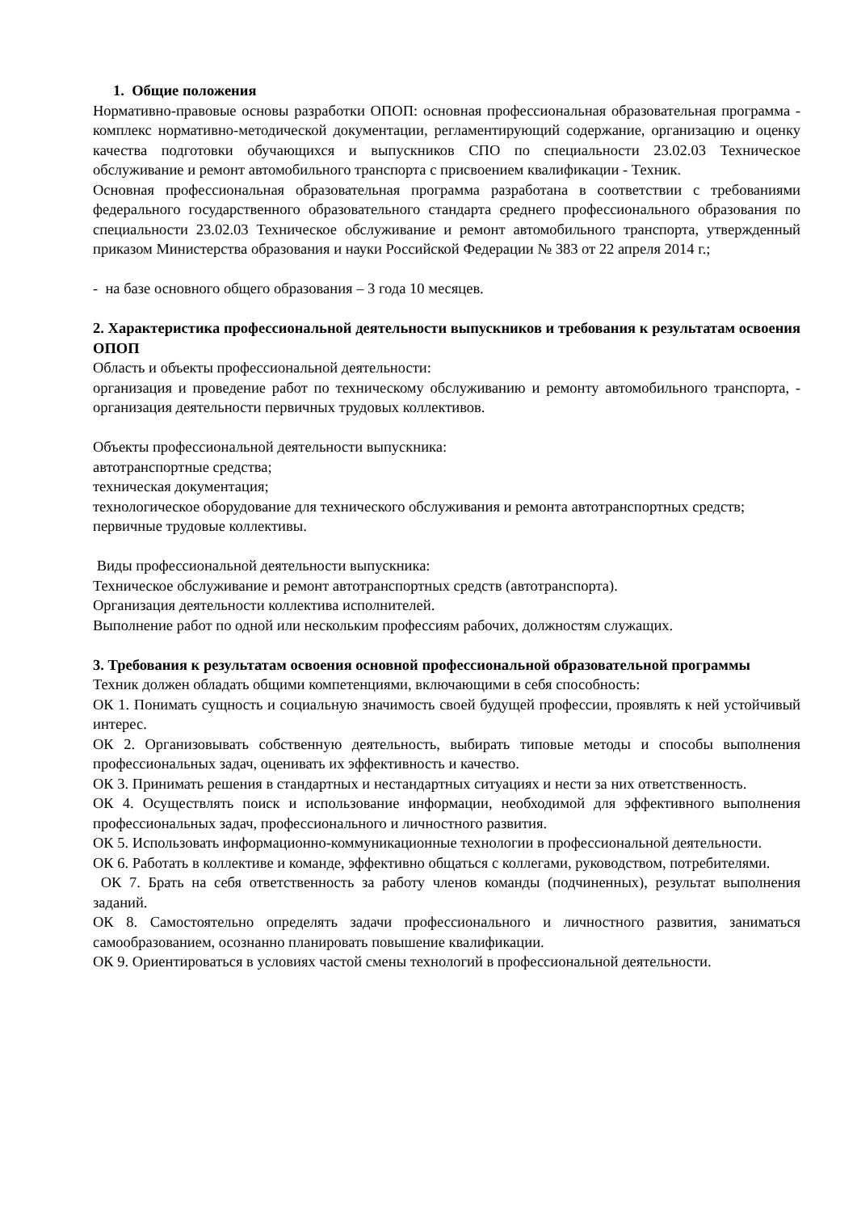1. Общие положения
Нормативно-правовые основы разработки ОПОП: основная профессиональная образовательная программа - комплекс нормативно-методической документации, регламентирующий содержание, организацию и оценку качества подготовки обучающихся и выпускников СПО по специальности 23.02.03 Техническое обслуживание и ремонт автомобильного транспорта с присвоением квалификации - Техник.
Основная профессиональная образовательная программа разработана в соответствии с требованиями федерального государственного образовательного стандарта среднего профессионального образования по специальности 23.02.03 Техническое обслуживание и ремонт автомобильного транспорта, утвержденный приказом Министерства образования и науки Российской Федерации № 383 от 22 апреля 2014 г.;
- на базе основного общего образования – 3 года 10 месяцев.
2. Характеристика профессиональной деятельности выпускников и требования к результатам освоения ОПОП
Область и объекты профессиональной деятельности:
организация и проведение работ по техническому обслуживанию и ремонту автомобильного транспорта, - организация деятельности первичных трудовых коллективов.
Объекты профессиональной деятельности выпускника:
автотранспортные средства;
техническая документация;
технологическое оборудование для технического обслуживания и ремонта автотранспортных средств;
первичные трудовые коллективы.
Виды профессиональной деятельности выпускника:
Техническое обслуживание и ремонт автотранспортных средств (автотранспорта).
Организация деятельности коллектива исполнителей.
Выполнение работ по одной или нескольким профессиям рабочих, должностям служащих.
3. Требования к результатам освоения основной профессиональной образовательной программы
Техник должен обладать общими компетенциями, включающими в себя способность:
ОК 1. Понимать сущность и социальную значимость своей будущей профессии, проявлять к ней устойчивый интерес.
ОК 2. Организовывать собственную деятельность, выбирать типовые методы и способы выполнения профессиональных задач, оценивать их эффективность и качество.
ОК 3. Принимать решения в стандартных и нестандартных ситуациях и нести за них ответственность.
ОК 4. Осуществлять поиск и использование информации, необходимой для эффективного выполнения профессиональных задач, профессионального и личностного развития.
ОК 5. Использовать информационно-коммуникационные технологии в профессиональной деятельности.
ОК 6. Работать в коллективе и команде, эффективно общаться с коллегами, руководством, потребителями.
ОК 7. Брать на себя ответственность за работу членов команды (подчиненных), результат выполнения заданий.
ОК 8. Самостоятельно определять задачи профессионального и личностного развития, заниматься самообразованием, осознанно планировать повышение квалификации.
ОК 9. Ориентироваться в условиях частой смены технологий в профессиональной деятельности.